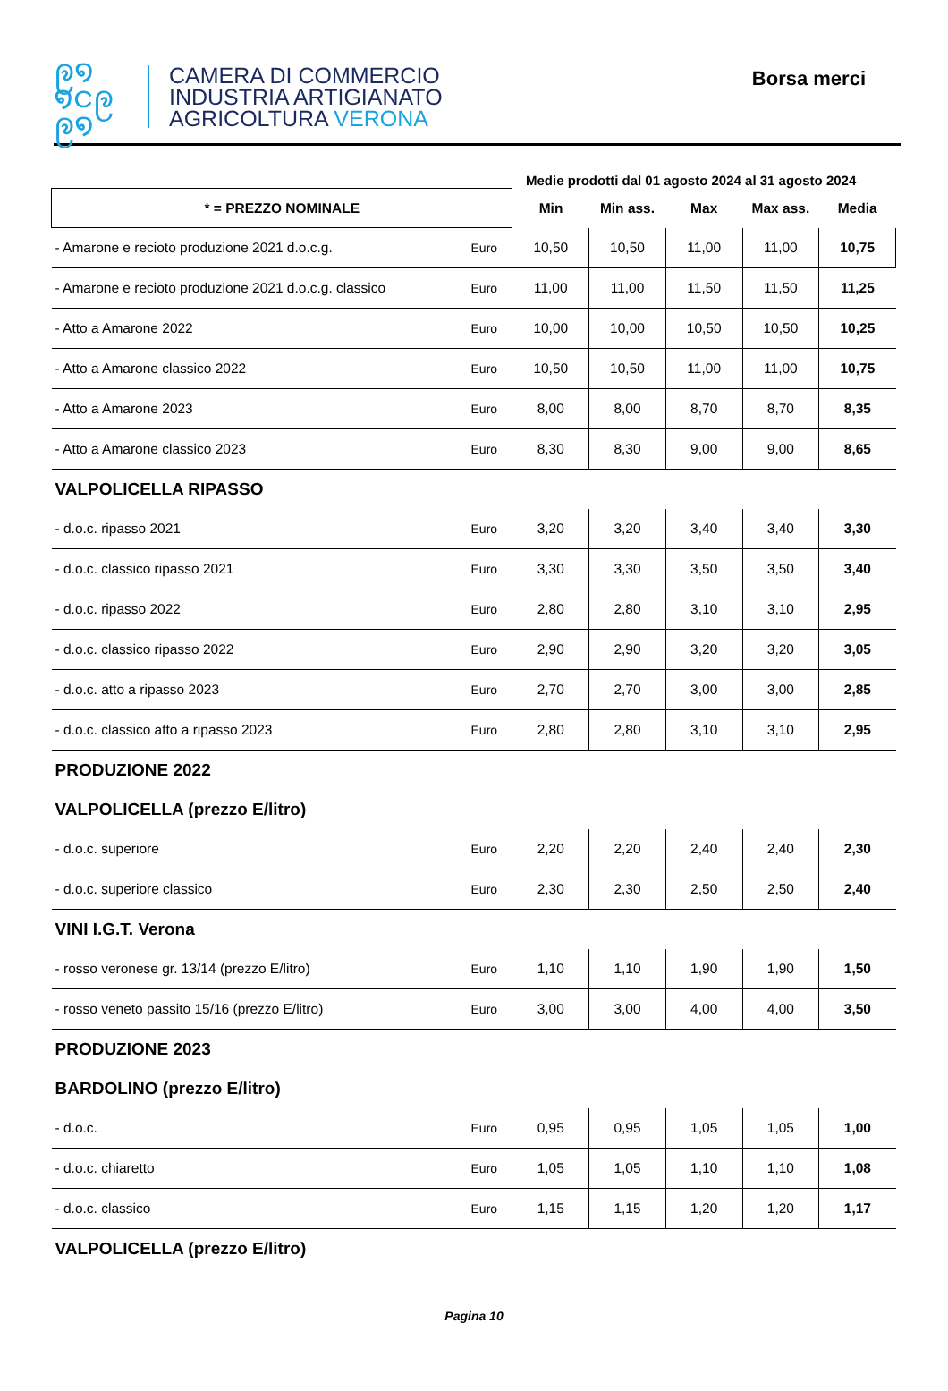ဨ໑
໑ငဨ
ဨ໑
CAMERA DI COMMERCIO
INDUSTRIA ARTIGIANATO
AGRICOLTURA VERONA
Borsa merci
Medie prodotti dal 01 agosto 2024 al 31 agosto 2024
| * = PREZZO NOMINALE | | Min | Min ass. | Max | Max ass. | Media |
| --- | --- | --- | --- | --- | --- | --- |
| - Amarone e recioto produzione 2021 d.o.c.g. | Euro | 10,50 | 10,50 | 11,00 | 11,00 | 10,75 |
| - Amarone e recioto produzione 2021 d.o.c.g. classico | Euro | 11,00 | 11,00 | 11,50 | 11,50 | 11,25 |
| - Atto a Amarone 2022 | Euro | 10,00 | 10,00 | 10,50 | 10,50 | 10,25 |
| - Atto a Amarone classico 2022 | Euro | 10,50 | 10,50 | 11,00 | 11,00 | 10,75 |
| - Atto a Amarone 2023 | Euro | 8,00 | 8,00 | 8,70 | 8,70 | 8,35 |
| - Atto a Amarone classico 2023 | Euro | 8,30 | 8,30 | 9,00 | 9,00 | 8,65 |
| VALPOLICELLA RIPASSO | | | | | | |
| - d.o.c. ripasso 2021 | Euro | 3,20 | 3,20 | 3,40 | 3,40 | 3,30 |
| - d.o.c. classico ripasso 2021 | Euro | 3,30 | 3,30 | 3,50 | 3,50 | 3,40 |
| - d.o.c. ripasso 2022 | Euro | 2,80 | 2,80 | 3,10 | 3,10 | 2,95 |
| - d.o.c. classico ripasso 2022 | Euro | 2,90 | 2,90 | 3,20 | 3,20 | 3,05 |
| - d.o.c. atto a ripasso 2023 | Euro | 2,70 | 2,70 | 3,00 | 3,00 | 2,85 |
| - d.o.c. classico atto a ripasso 2023 | Euro | 2,80 | 2,80 | 3,10 | 3,10 | 2,95 |
| PRODUZIONE 2022 | | | | | | |
| VALPOLICELLA (prezzo E/litro) | | | | | | |
| - d.o.c. superiore | Euro | 2,20 | 2,20 | 2,40 | 2,40 | 2,30 |
| - d.o.c. superiore classico | Euro | 2,30 | 2,30 | 2,50 | 2,50 | 2,40 |
| VINI I.G.T. Verona | | | | | | |
| - rosso veronese gr. 13/14 (prezzo E/litro) | Euro | 1,10 | 1,10 | 1,90 | 1,90 | 1,50 |
| - rosso veneto passito 15/16 (prezzo E/litro) | Euro | 3,00 | 3,00 | 4,00 | 4,00 | 3,50 |
| PRODUZIONE 2023 | | | | | | |
| BARDOLINO (prezzo E/litro) | | | | | | |
| - d.o.c. | Euro | 0,95 | 0,95 | 1,05 | 1,05 | 1,00 |
| - d.o.c. chiaretto | Euro | 1,05 | 1,05 | 1,10 | 1,10 | 1,08 |
| - d.o.c. classico | Euro | 1,15 | 1,15 | 1,20 | 1,20 | 1,17 |
| VALPOLICELLA (prezzo E/litro) | | | | | | |
Pagina 10